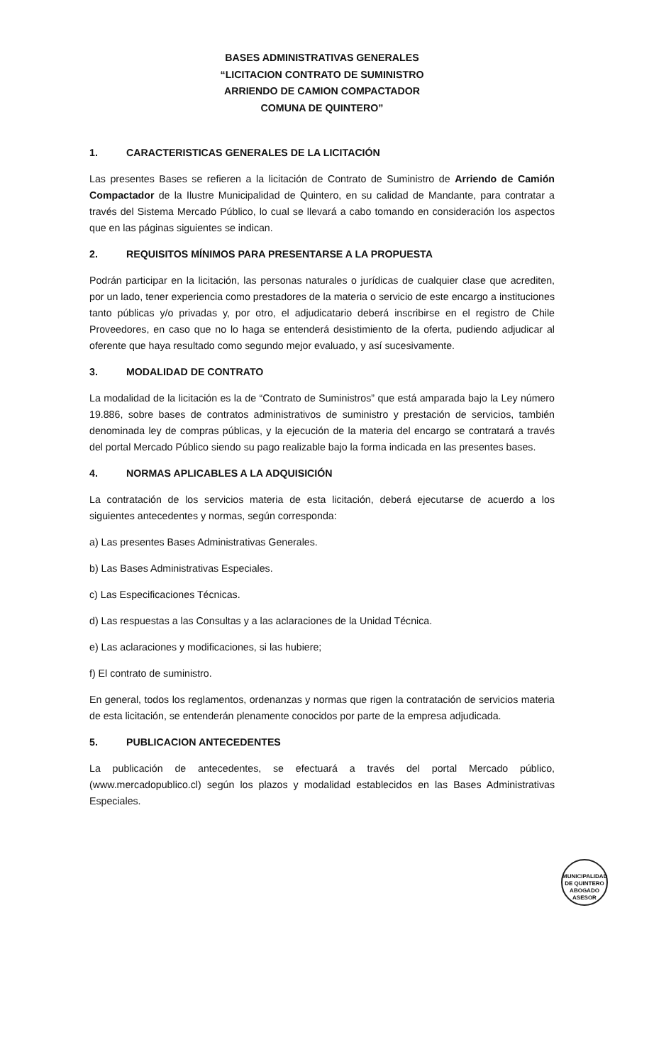BASES ADMINISTRATIVAS GENERALES
“LICITACION CONTRATO DE SUMINISTRO
ARRIENDO DE CAMION COMPACTADOR
COMUNA DE QUINTERO”
1. CARACTERISTICAS GENERALES DE LA LICITACIÓN
Las presentes Bases se refieren a la licitación de Contrato de Suministro de Arriendo de Camión Compactador de la Ilustre Municipalidad de Quintero, en su calidad de Mandante, para contratar a través del Sistema Mercado Público, lo cual se llevará a cabo tomando en consideración los aspectos que en las páginas siguientes se indican.
2. REQUISITOS MÍNIMOS PARA PRESENTARSE A LA PROPUESTA
Podrán participar en la licitación, las personas naturales o jurídicas de cualquier clase que acrediten, por un lado, tener experiencia como prestadores de la materia o servicio de este encargo a instituciones tanto públicas y/o privadas y, por otro, el adjudicatario deberá inscribirse en el registro de Chile Proveedores, en caso que no lo haga se entenderá desistimiento de la oferta, pudiendo adjudicar al oferente que haya resultado como segundo mejor evaluado, y así sucesivamente.
3. MODALIDAD DE CONTRATO
La modalidad de la licitación es la de “Contrato de Suministros” que está amparada bajo la Ley número 19.886, sobre bases de contratos administrativos de suministro y prestación de servicios, también denominada ley de compras públicas, y la ejecución de la materia del encargo se contratará a través del portal Mercado Público siendo su pago realizable bajo la forma indicada en las presentes bases.
4. NORMAS APLICABLES A LA ADQUISICIÓN
La contratación de los servicios materia de esta licitación, deberá ejecutarse de acuerdo a los siguientes antecedentes y normas, según corresponda:
a) Las presentes Bases Administrativas Generales.
b) Las Bases Administrativas Especiales.
c) Las Especificaciones Técnicas.
d) Las respuestas a las Consultas y a las aclaraciones de la Unidad Técnica.
e) Las aclaraciones y modificaciones, si las hubiere;
f) El contrato de suministro.
En general, todos los reglamentos, ordenanzas y normas que rigen la contratación de servicios materia de esta licitación, se entenderán plenamente conocidos por parte de la empresa adjudicada.
5. PUBLICACION ANTECEDENTES
La publicación de antecedentes, se efectuará a través del portal Mercado público, (www.mercadopublico.cl) según los plazos y modalidad establecidos en las Bases Administrativas Especiales.
MUNICIPALIDAD DE QUINTERO
ABOGADO ASESOR